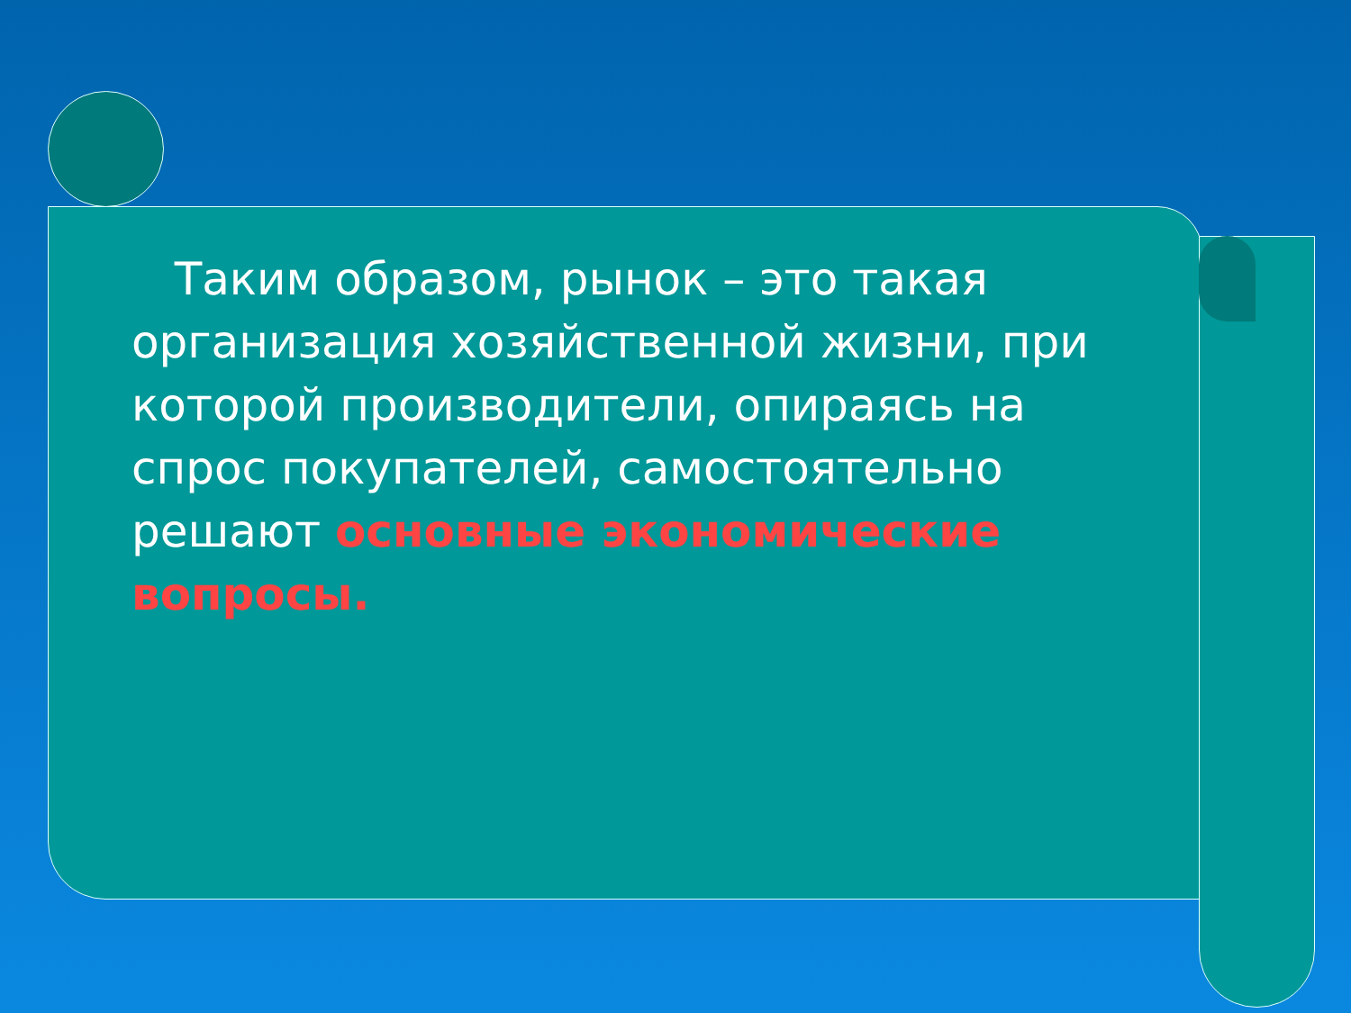Таким образом, рынок – это такая организация хозяйственной жизни, при которой производители, опираясь на спрос покупателей, самостоятельно решают основные экономические вопросы.